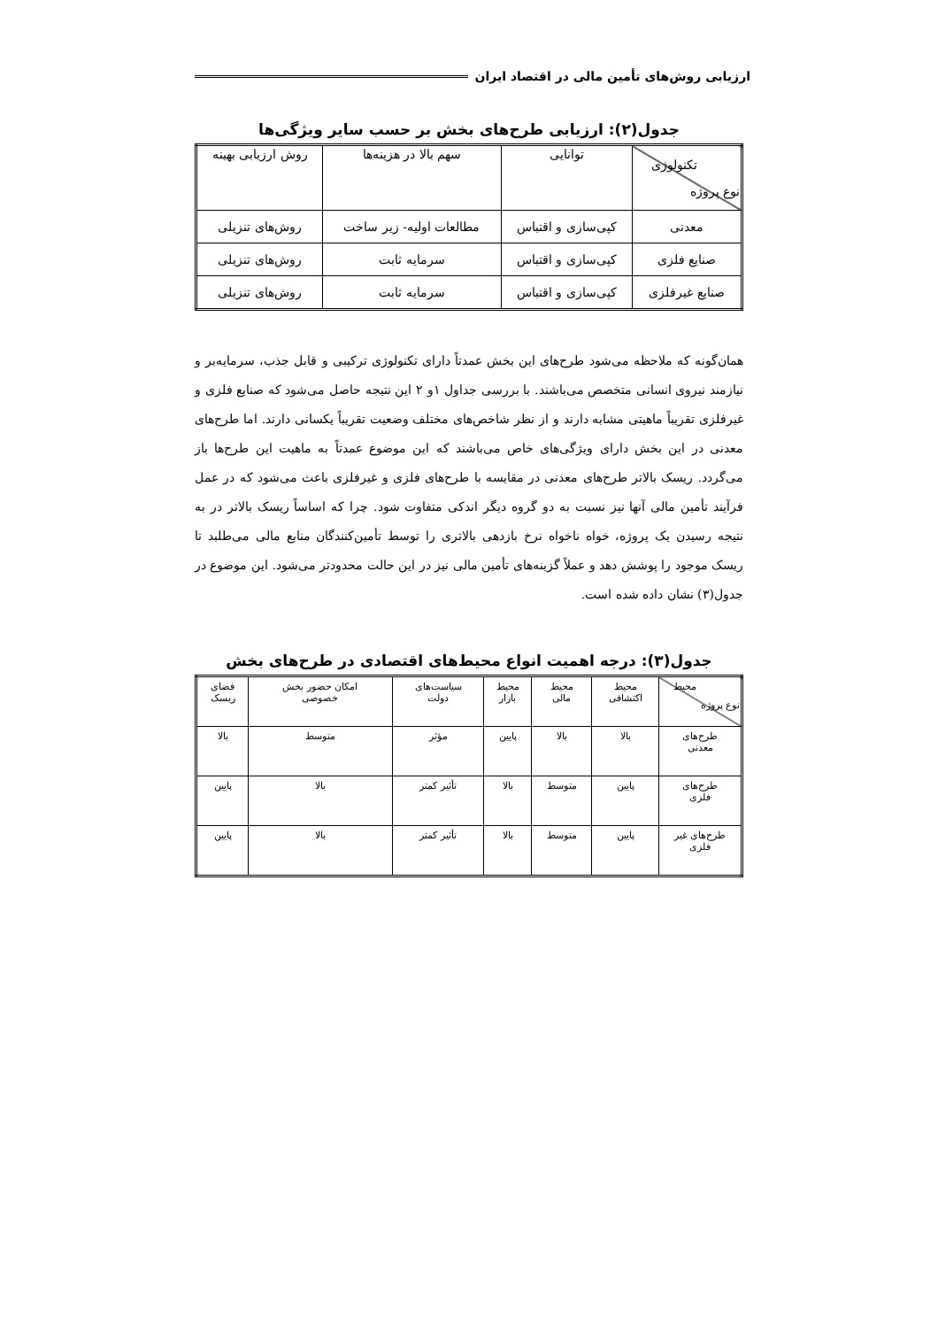ارزیابی روش‌های تأمین مالی در اقتصاد ایران
جدول(۲): ارزیابی طرح‌های بخش بر حسب سایر ویژگی‌ها
| تکنولوژی نوع پروژه | توانایی | سهم بالا در هزینه‌ها | روش ارزیابی بهینه |
| --- | --- | --- | --- |
| معدنی | کپی‌سازی و اقتباس | مطالعات اولیه- زیر ساخت | روش‌های تنزیلی |
| صنایع فلزی | کپی‌سازی و اقتباس | سرمایه ثابت | روش‌های تنزیلی |
| صنایع غیرفلزی | کپی‌سازی و اقتباس | سرمایه ثابت | روش‌های تنزیلی |
همان‌گونه که ملاحظه می‌شود طرح‌های این بخش عمدتاً دارای تکنولوژی ترکیبی و قابل جذب، سرمایه‌بر و نیازمند نیروی انسانی متخصص می‌باشند. با بررسی جداول ۱و ۲ این نتیجه حاصل می‌شود که صنایع فلزی و غیرفلزی تقریباً ماهیتی مشابه دارند و از نظر شاخص‌های مختلف وضعیت تقریباً یکسانی دارند. اما طرح‌های معدنی در این بخش دارای ویژگی‌های خاص می‌باشند که این موضوع عمدتاً به ماهیت این طرح‌ها باز می‌گردد. ریسک بالاتر طرح‌های معدنی در مقایسه با طرح‌های فلزی و غیرفلزی باعث می‌شود که در عمل فرآیند تأمین مالی آنها نیز نسبت به دو گروه دیگر اندکی متفاوت شود. چرا که اساساً ریسک بالاتر در به نتیجه رسیدن یک پروژه، خواه ناخواه نرخ بازدهی بالاتری را توسط تأمین‌کنندگان منابع مالی می‌طلبد تا ریسک موجود را پوشش دهد و عملاً گزینه‌های تأمین مالی نیز در این حالت محدودتر می‌شود. این موضوع در جدول(۳) نشان داده شده است.
جدول(۳): درجه اهمیت انواع محیط‌های اقتصادی در طرح‌های بخش
| محیط نوع پروژه | محیط اکتشافی | محیط مالی | محیط بازار | سیاست‌های دولت | امکان حضور بخش خصوصی | فضای ریسک |
| --- | --- | --- | --- | --- | --- | --- |
| طرح‌های معدنی | بالا | بالا | پایین | مؤثر | متوسط | بالا |
| طرح‌های فلزی | پایین | متوسط | بالا | تأثیر کمتر | بالا | پایین |
| طرح‌های غیر فلزی | پایین | متوسط | بالا | تأثیر کمتر | بالا | پایین |